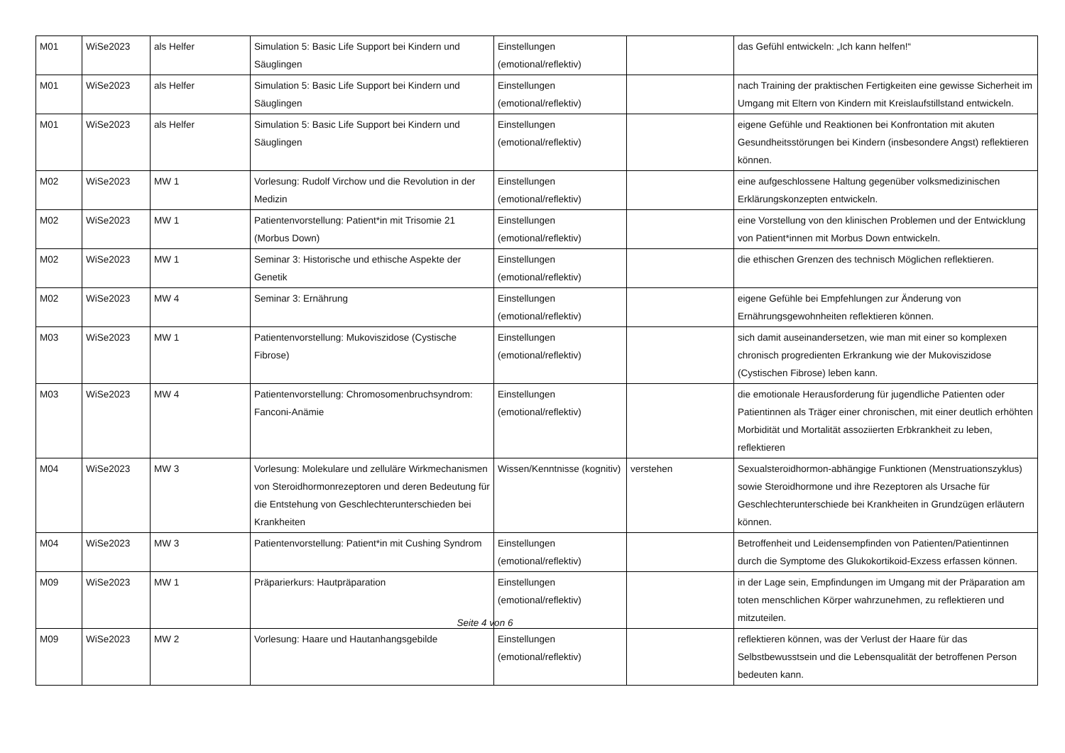| M01 | WiSe2023 | als Helfer | Simulation 5: Basic Life Support bei Kindern und Säuglingen | Einstellungen (emotional/reflektiv) | | das Gefühl entwickeln: „Ich kann helfen!“ |
| M01 | WiSe2023 | als Helfer | Simulation 5: Basic Life Support bei Kindern und Säuglingen | Einstellungen (emotional/reflektiv) | | nach Training der praktischen Fertigkeiten eine gewisse Sicherheit im Umgang mit Eltern von Kindern mit Kreislaufstillstand entwickeln. |
| M01 | WiSe2023 | als Helfer | Simulation 5: Basic Life Support bei Kindern und Säuglingen | Einstellungen (emotional/reflektiv) | | eigene Gefühle und Reaktionen bei Konfrontation mit akuten Gesundheitsstörungen bei Kindern (insbesondere Angst) reflektieren können. |
| M02 | WiSe2023 | MW 1 | Vorlesung: Rudolf Virchow und die Revolution in der Medizin | Einstellungen (emotional/reflektiv) | | eine aufgeschlossene Haltung gegenüber volksmedizinischen Erklärungskonzepten entwickeln. |
| M02 | WiSe2023 | MW 1 | Patientenvorstellung: Patient*in mit Trisomie 21 (Morbus Down) | Einstellungen (emotional/reflektiv) | | eine Vorstellung von den klinischen Problemen und der Entwicklung von Patient*innen mit Morbus Down entwickeln. |
| M02 | WiSe2023 | MW 1 | Seminar 3: Historische und ethische Aspekte der Genetik | Einstellungen (emotional/reflektiv) | | die ethischen Grenzen des technisch Möglichen reflektieren. |
| M02 | WiSe2023 | MW 4 | Seminar 3: Ernährung | Einstellungen (emotional/reflektiv) | | eigene Gefühle bei Empfehlungen zur Änderung von Ernährungsgewohnheiten reflektieren können. |
| M03 | WiSe2023 | MW 1 | Patientenvorstellung: Mukoviszidose (Cystische Fibrose) | Einstellungen (emotional/reflektiv) | | sich damit auseinandersetzen, wie man mit einer so komplexen chronisch progredienten Erkrankung wie der Mukoviszidose (Cystischen Fibrose) leben kann. |
| M03 | WiSe2023 | MW 4 | Patientenvorstellung: Chromosomenbruchsyndrom: Fanconi-Anämie | Einstellungen (emotional/reflektiv) | | die emotionale Herausforderung für jugendliche Patienten oder Patientinnen als Träger einer chronischen, mit einer deutlich erhöhten Morbidität und Mortalität assoziierten Erbkrankheit zu leben, reflektieren |
| M04 | WiSe2023 | MW 3 | Vorlesung: Molekulare und zelluläre Wirkmechanismen von Steroidhormonrezeptoren und deren Bedeutung für die Entstehung von Geschlechterunterschieden bei Krankheiten | Wissen/Kenntnisse (kognitiv) | verstehen | Sexualsteroidhormon-abhängige Funktionen (Menstruationszyklus) sowie Steroidhormone und ihre Rezeptoren als Ursache für Geschlechterunterschiede bei Krankheiten in Grundzügen erläutern können. |
| M04 | WiSe2023 | MW 3 | Patientenvorstellung: Patient*in mit Cushing Syndrom | Einstellungen (emotional/reflektiv) | | Betroffenheit und Leidensempfinden von Patienten/Patientinnen durch die Symptome des Glukokortikoid-Exzess erfassen können. |
| M09 | WiSe2023 | MW 1 | Präparierkurs: Hautpräparation | Einstellungen (emotional/reflektiv) | | in der Lage sein, Empfindungen im Umgang mit der Präparation am toten menschlichen Körper wahrzunehmen, zu reflektieren und mitzuteilen. |
| M09 | WiSe2023 | MW 2 | Vorlesung: Haare und Hautanhangsgebilde | Einstellungen (emotional/reflektiv) | | reflektieren können, was der Verlust der Haare für das Selbstbewusstsein und die Lebensqualität der betroffenen Person bedeuten kann. |
Seite 4 von 6